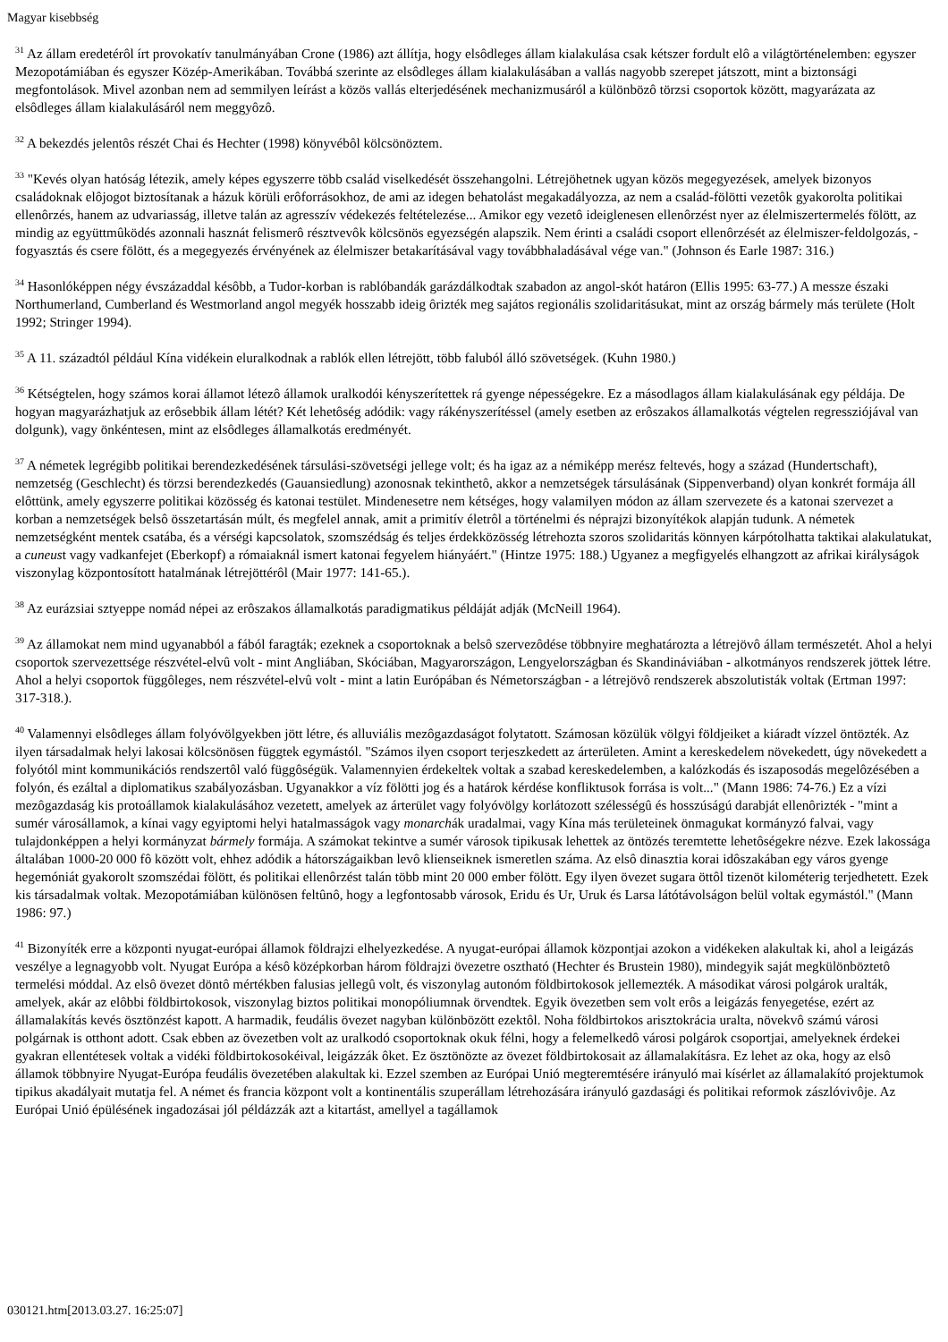Magyar kisebbség
<sup>31</sup> Az állam eredetérôl írt provokatív tanulmányában Crone (1986) azt állítja, hogy elsôdleges állam kialakulása csak kétszer fordult elô a világtörténelemben: egyszer Mezopotámiában és egyszer Közép-Amerikában. Továbbá szerinte az elsôdleges állam kialakulásában a vallás nagyobb szerepet játszott, mint a biztonsági megfontolások. Mivel azonban nem ad semmilyen leírást a közös vallás elterjedésének mechanizmusáról a különbözô törzsi csoportok között, magyarázata az elsôdleges állam kialakulásáról nem meggyôzô.
<sup>32</sup> A bekezdés jelentôs részét Chai és Hechter (1998) könyvébôl kölcsönöztem.
<sup>33</sup> "Kevés olyan hatóság létezik, amely képes egyszerre több család viselkedését összehangolni. Létrejöhetnek ugyan közös megegyezések, amelyek bizonyos családoknak elôjogot biztosítanak a házuk körüli erôforrásokhoz, de ami az idegen behatolást megakadályozza, az nem a család-fölötti vezetôk gyakorolta politikai ellenôrzés, hanem az udvariasság, illetve talán az agresszív védekezés feltételezése... Amikor egy vezetô ideiglenesen ellenôrzést nyer az élelmiszertermelés fölött, az mindig az együttmûködés azonnali hasznát felismerô résztvevôk kölcsönös egyezségén alapszik. Nem érinti a családi csoport ellenôrzését az élelmiszer-feldolgozás, -fogyasztás és csere fölött, és a megegyezés érvényének az élelmiszer betakarításával vagy továbbhaladásával vége van." (Johnson és Earle 1987: 316.)
<sup>34</sup> Hasonlóképpen négy évszázaddal késôbb, a Tudor-korban is rablóbandák garázdálkodtak szabadon az angol-skót határon (Ellis 1995: 63-77.) A messze északi Northumerland, Cumberland és Westmorland angol megyék hosszabb ideig ôrizték meg sajátos regionális szolidaritásukat, mint az ország bármely más területe (Holt 1992; Stringer 1994).
<sup>35</sup> A 11. századtól például Kína vidékein eluralkodnak a rablók ellen létrejött, több faluból álló szövetségek. (Kuhn 1980.)
<sup>36</sup> Kétségtelen, hogy számos korai államot létezô államok uralkodói kényszerítettek rá gyenge népességekre. Ez a másodlagos állam kialakulásának egy példája. De hogyan magyarázhatjuk az erôsebbik állam létét? Két lehetôség adódik: vagy rákényszerítéssel (amely esetben az erôszakos államalkotás végtelen regressziójával van dolgunk), vagy önkéntesen, mint az elsôdleges államalkotás eredményét.
<sup>37</sup> A németek legrégibb politikai berendezkedésének társulási-szövetségi jellege volt; és ha igaz az a némiképp merész feltevés, hogy a század (Hundertschaft), nemzetség (Geschlecht) és törzsi berendezkedés (Gauansiedlung) azonosnak tekinthetô, akkor a nemzetségek társulásának (Sippenverband) olyan konkrét formája áll elôttünk, amely egyszerre politikai közösség és katonai testület. Mindenesetre nem kétséges, hogy valamilyen módon az állam szervezete és a katonai szervezet a korban a nemzetségek belsô összetartásán múlt, és megfelel annak, amit a primitív életrôl a történelmi és néprajzi bizonyítékok alapján tudunk. A németek nemzetségként mentek csatába, és a vérségi kapcsolatok, szomszédság és teljes érdekközösség létrehozta szoros szolidaritás könnyen kárpótolhatta taktikai alakulatukat, a cuneust vagy vadkanfejet (Eberkopf) a rómaiaknál ismert katonai fegyelem hiányáért." (Hintze 1975: 188.) Ugyanez a megfigyelés elhangzott az afrikai királyságok viszonylag központosított hatalmának létrejöttérôl (Mair 1977: 141-65.).
<sup>38</sup> Az eurázsiai sztyeppe nomád népei az erôszakos államalkotás paradigmatikus példáját adják (McNeill 1964).
<sup>39</sup> Az államokat nem mind ugyanabból a fából faragták; ezeknek a csoportoknak a belsô szervezôdése többnyire meghatározta a létrejövô állam természetét. Ahol a helyi csoportok szervezettsége részvétel-elvû volt - mint Angliában, Skóciában, Magyarországon, Lengyelországban és Skandináviában - alkotmányos rendszerek jöttek létre. Ahol a helyi csoportok függôleges, nem részvétel-elvû volt - mint a latin Európában és Németországban - a létrejövô rendszerek abszolutisták voltak (Ertman 1997: 317-318.).
<sup>40</sup> Valamennyi elsôdleges állam folyóvölgyekben jött létre, és alluviális mezôgazdaságot folytatott. Számosan közülük völgyi földjeiket a kiáradt vízzel öntözték. Az ilyen társadalmak helyi lakosai kölcsönösen függtek egymástól. "Számos ilyen csoport terjeszkedett az árterületen. Amint a kereskedelem növekedett, úgy növekedett a folyótól mint kommunikációs rendszertôl való függôségük. Valamennyien érdekeltek voltak a szabad kereskedelemben, a kalózkodás és iszaposodás megelôzésében a folyón, és ezáltal a diplomatikus szabályozásban. Ugyanakkor a víz fölötti jog és a határok kérdése konfliktusok forrása is volt..." (Mann 1986: 74-76.) Ez a vízi mezôgazdaság kis protoállamok kialakulásához vezetett, amelyek az árterület vagy folyóvölgy korlátozott szélességû és hosszúságú darabját ellenôrizték - "mint a sumér városállamok, a kínai vagy egyiptomi helyi hatalmasságok vagy monarchák uradalmai, vagy Kína más területeinek önmagukat kormányzó falvai, vagy tulajdonképpen a helyi kormányzat bármely formája. A számokat tekintve a sumér városok tipikusak lehettek az öntözés teremtette lehetôségekre nézve. Ezek lakossága általában 1000-20 000 fô között volt, ehhez adódik a hátországaikban levô klienseiknek ismeretlen száma. Az elsô dinasztia korai idôszakában egy város gyenge hegemóniát gyakorolt szomszédai fölött, és politikai ellenôrzést talán több mint 20 000 ember fölött. Egy ilyen övezet sugara öttôl tizenöt kilométerig terjedhetett. Ezek kis társadalmak voltak. Mezopotámiában különösen feltûnô, hogy a legfontosabb városok, Eridu és Ur, Uruk és Larsa látótávolságon belül voltak egymástól." (Mann 1986: 97.)
<sup>41</sup> Bizonyíték erre a központi nyugat-európai államok földrajzi elhelyezkedése. A nyugat-európai államok központjai azokon a vidékeken alakultak ki, ahol a leigázás veszélye a legnagyobb volt. Nyugat Európa a késô középkorban három földrajzi övezetre osztható (Hechter és Brustein 1980), mindegyik saját megkülönböztetô termelési móddal. Az elsô övezet döntô mértékben falusias jellegû volt, és viszonylag autonóm földbirtokosok jellemezték. A másodikat városi polgárok uralták, amelyek, akár az elôbbi földbirtokosok, viszonylag biztos politikai monopóliumnak örvendtek. Egyik övezetben sem volt erôs a leigázás fenyegetése, ezért az államalakítás kevés ösztönzést kapott. A harmadik, feudális övezet nagyban különbözött ezektôl. Noha földbirtokos arisztokrácia uralta, növekvô számú városi polgárnak is otthont adott. Csak ebben az övezetben volt az uralkodó csoportoknak okuk félni, hogy a felemelkedô városi polgárok csoportjai, amelyeknek érdekei gyakran ellentétesek voltak a vidéki földbirtokosokéival, leigázzák ôket. Ez ösztönözte az övezet földbirtokosait az államalakításra. Ez lehet az oka, hogy az elsô államok többnyire Nyugat-Európa feudális övezetében alakultak ki. Ezzel szemben az Európai Unió megteremtésére irányuló mai kísérlet az államalakító projektumok tipikus akadályait mutatja fel. A német és francia központ volt a kontinentális szuperállam létrehozására irányuló gazdasági és politikai reformok zászlóvivôje. Az Európai Unió épülésének ingadozásai jól példázzák azt a kitartást, amellyel a tagállamok
030121.htm[2013.03.27. 16:25:07]